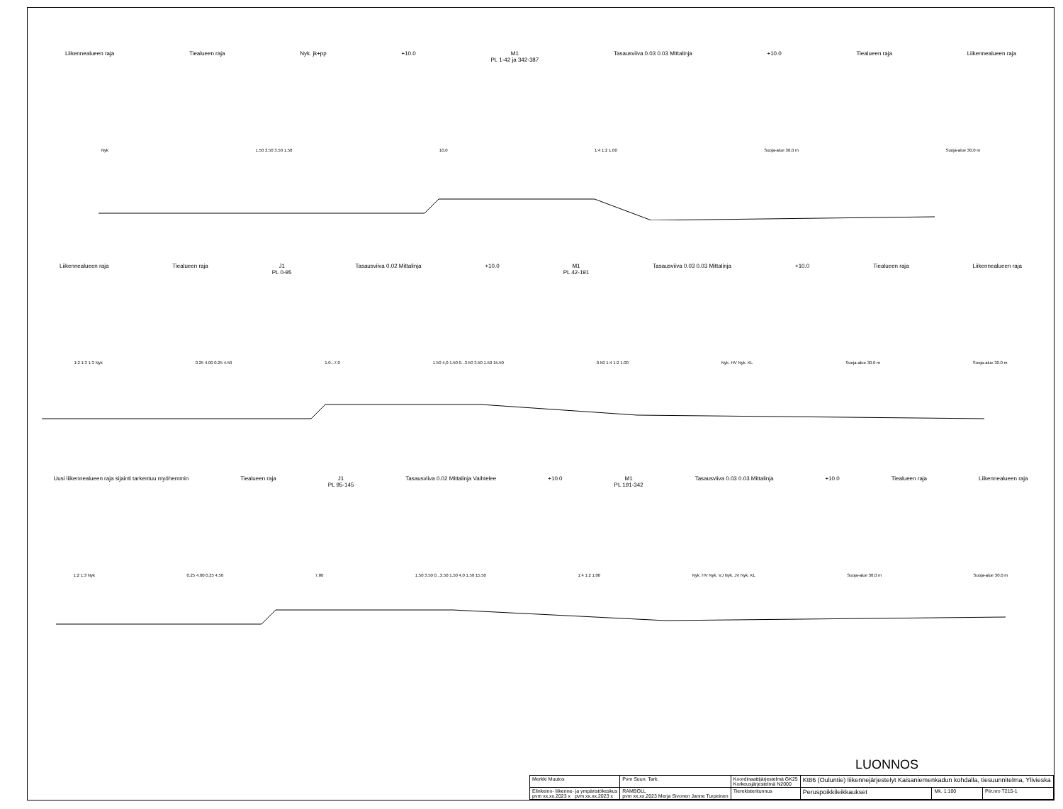Liikennealueen raja Tiealueen raja Nyk. jk+pp +10.0 M1
PL 1-42 ja 342-387 Tasausviiva 0.03 0.03 Mittalinja +10.0 Tiealueen raja Liikennealueen raja
Nyk 1.50 3.50 3.50 1.50 10,0 1:4 1:2 1.00 Suoja-alue 30.0 m Suoja-alue 30.0 m
Liikennealueen raja Tiealueen raja J1
PL 0-95 Tasausviiva 0.02 Mittalinja +10.0 M1
PL 42-191 Tasausviiva 0.03 0.03 Mittalinja +10.0 Tiealueen raja Liikennealueen raja
1:2 1:3 1:3 Nyk 0.25 4.00 0.25 4.50 1.0...7.0 1.50 4,0 1.50 0...3.50 3.50 1.50 15.50 0.50 1:4 1:2 1.00 Nyk. HV Nyk. KL Suoja-alue 30.0 m Suoja-alue 30.0 m
Uusi liikennealueen raja sijainti tarkentuu myöhemmin Tiealueen raja J1
PL 95-145 Tasausviiva 0.02 Mittalinja Vaihtelee +10.0 M1
PL 191-342 Tasausviiva 0.03 0.03 Mittalinja +10.0 Tiealueen raja Liikennealueen raja
1:2 1:3 Nyk 0.25 4.00 0.25 4.50 7.80 1.50 3.50 0...3.50 1.50 4,0 1.50 15.50 1:4 1:2 1.00 Nyk. HV Nyk. VJ Nyk. JV Nyk. KL Suoja-alue 30.0 m Suoja-alue 30.0 m
LUONNOS
| Merkki Muutos | Pvm Suun. Tark. | Koordinaattijärjestelmä GK25 Korkeusjärjestelmä N2000 | Kt86 (Ouluntie) liikennejärjestelyt Kaisaniemenkadun kohdalla, tiesuunnitelma, Ylivieska | | |
| Elinkeino- liikenne- ja ympäristökeskus pvm xx.xx.2023 x pvm xx.xx.2023 x | RAMBOLL pvm xx.xx.2023 Merja Sivonen Janne Turpeinen | Tierekisteritunnus | Peruspoikkileikkaukset | Mk. 1:100 | Piir.nro T215-1 |